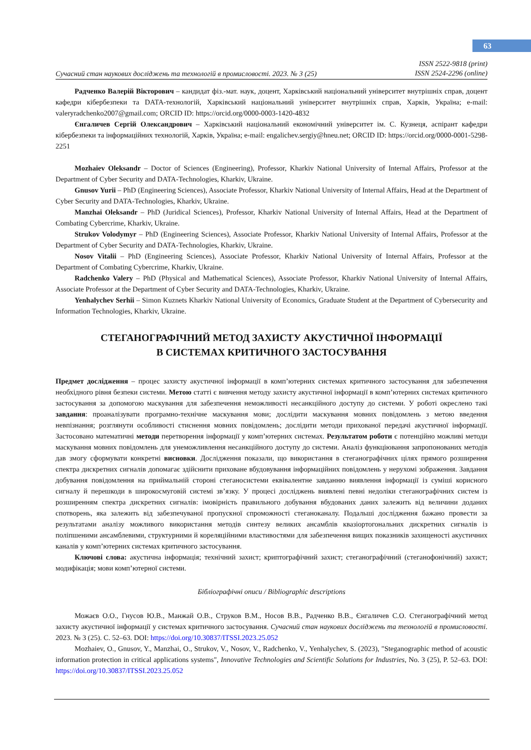63
Сучасний стан наукових досліджень та технологій в промисловості. 2023. № 3 (25) ISSN 2522-9818 (print)
ISSN 2524-2296 (online)
Радченко Валерій Вікторович – кандидат фіз.-мат. наук, доцент, Харківський національний університет внутрішніх справ, доцент кафедри кібербезпеки та DATA-технологій, Харківський національний університет внутрішніх справ, Харків, Україна; e-mail: valeryradchenko2007@gmail.com; ORCID ID: https://orcid.org/0000-0003-1420-4832
Єнгаличев Сергій Олександрович – Харківський національний економічний університет ім. С. Кузнеця, аспірант кафедри кібербезпеки та інформаційних технологій, Харків, Україна; e-mail: engalichev.sergiy@hneu.net; ORCID ID: https://orcid.org/0000-0001-5298-2251
Mozhaiev Oleksandr – Doctor of Sciences (Engineering), Professor, Kharkiv National University of Internal Affairs, Professor at the Department of Cyber Security and DATA-Technologies, Kharkiv, Ukraine.
Gnusov Yurii – PhD (Engineering Sciences), Associate Professor, Kharkiv National University of Internal Affairs, Head at the Department of Cyber Security and DATA-Technologies, Kharkiv, Ukraine.
Manzhai Oleksandr – PhD (Juridical Sciences), Professor, Kharkiv National University of Internal Affairs, Head at the Department of Combating Cybercrime, Kharkiv, Ukraine.
Strukov Volodymyr – PhD (Engineering Sciences), Associate Professor, Kharkiv National University of Internal Affairs, Professor at the Department of Cyber Security and DATA-Technologies, Kharkiv, Ukraine.
Nosov Vitalii – PhD (Engineering Sciences), Associate Professor, Kharkiv National University of Internal Affairs, Professor at the Department of Combating Cybercrime, Kharkiv, Ukraine.
Radchenko Valery – PhD (Physical and Mathematical Sciences), Associate Professor, Kharkiv National University of Internal Affairs, Associate Professor at the Department of Cyber Security and DATA-Technologies, Kharkiv, Ukraine.
Yenhalychev Serhii – Simon Kuznets Kharkiv National University of Economics, Graduate Student at the Department of Cybersecurity and Information Technologies, Kharkiv, Ukraine.
СТЕГАНОГРАФІЧНИЙ МЕТОД ЗАХИСТУ АКУСТИЧНОЇ ІНФОРМАЦІЇ
В СИСТЕМАХ КРИТИЧНОГО ЗАСТОСУВАННЯ
Предмет дослідження – процес захисту акустичної інформації в комп’ютерних системах критичного застосування для забезпечення необхідного рівня безпеки системи. Метою статті є вивчення методу захисту акустичної інформації в комп’ютерних системах критичного застосування за допомогою маскування для забезпечення неможливості несанкційного доступу до системи. У роботі окреслено такі завдання: проаналізувати програмно-технічне маскування мови; дослідити маскування мовних повідомлень з метою введення невпізнання; розглянути особливості стиснення мовних повідомлень; дослідити методи прихованої передачі акустичної інформації. Застосовано математичні методи перетворення інформації у комп’ютерних системах. Результатом роботи є потенційно можливі методи маскування мовних повідомлень для унеможливлення несанкційного доступу до системи. Аналіз функціювання запропонованих методів дав змогу сформувати конкретні висновки. Дослідження показали, що використання в стеганографічних цілях прямого розширення спектра дискретних сигналів допомагає здійснити приховане вбудовування інформаційних повідомлень у нерухомі зображення. Завдання добування повідомлення на приймальній стороні стеганосистеми еквівалентне завданню виявлення інформації із суміші корисного сигналу й перешкоди в широкосмуговій системі зв’язку. У процесі досліджень виявлені певні недоліки стеганографічних систем із розширенням спектра дискретних сигналів: імовірність правильного добування вбудованих даних залежить від величини доданих спотворень, яка залежить від забезпечуваної пропускної спроможності стеганоканалу. Подальші дослідження бажано провести за результатами аналізу можливого використання методів синтезу великих ансамблів квазіортогональних дискретних сигналів із поліпшеними ансамблевими, структурними й кореляційними властивостями для забезпечення вищих показників захищеності акустичних каналів у комп’ютерних системах критичного застосування.
Ключові слова: акустична інформація; технічний захист; криптографічний захист; стеганографічний (стеганофонічний) захист; модифікація; мови комп’ютерної системи.
Бібліографічні описи / Bibliographic descriptions
Можаєв О.О., Гнусов Ю.В., Манжай О.В., Струков В.М., Носов В.В., Радченко В.В., Єнгаличев С.О. Стеганографічний метод захисту акустичної інформації у системах критичного застосування. Сучасний стан наукових досліджень та технологій в промисловості. 2023. № 3 (25). С. 52–63. DOI: https://doi.org/10.30837/ITSSI.2023.25.052
Mozhaiev, O., Gnusov, Y., Manzhai, O., Strukov, V., Nosov, V., Radchenko, V., Yenhalychev, S. (2023), "Steganographic method of acoustic information protection in critical applications systems", Innovative Technologies and Scientific Solutions for Industries, No. 3 (25), P. 52–63. DOI: https://doi.org/10.30837/ITSSI.2023.25.052